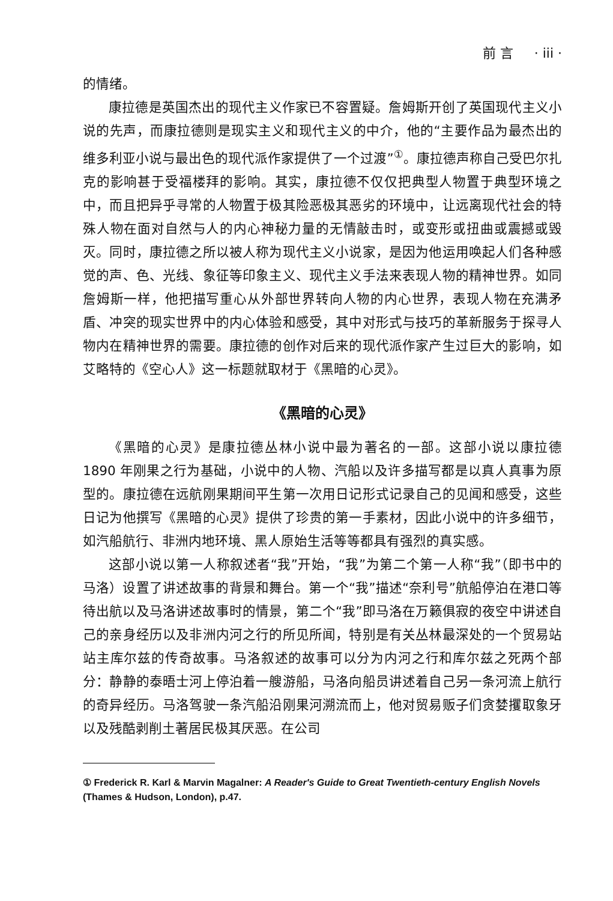前 言 · iii ·
的情绪。
康拉德是英国杰出的现代主义作家已不容置疑。詹姆斯开创了英国现代主义小说的先声，而康拉德则是现实主义和现代主义的中介，他的“主要作品为最杰出的维多利亚小说与最出色的现代派作家提供了一个过渡”<sup>①</sup>。康拉德声称自己受巴尔扎克的影响甚于受福楼拜的影响。其实，康拉德不仅仅把典型人物置于典型环境之中，而且把异乎寻常的人物置于极其险恶极其恶劣的环境中，让远离现代社会的特殊人物在面对自然与人的内心神秘力量的无情敲击时，或变形或扭曲或震撼或毁灭。同时，康拉德之所以被人称为现代主义小说家，是因为他运用唤起人们各种感觉的声、色、光线、象征等印象主义、现代主义手法来表现人物的精神世界。如同詹姆斯一样，他把描写重心从外部世界转向人物的内心世界，表现人物在充满矛盾、冲突的现实世界中的内心体验和感受，其中对形式与技巧的革新服务于探寻人物内在精神世界的需要。康拉德的创作对后来的现代派作家产生过巨大的影响，如艾略特的《空心人》这一标题就取材于《黑暗的心灵》。
《黑暗的心灵》
《黑暗的心灵》是康拉德丛林小说中最为著名的一部。这部小说以康拉德 1890 年刚果之行为基础，小说中的人物、汽船以及许多描写都是以真人真事为原型的。康拉德在远航刚果期间平生第一次用日记形式记录自己的见闻和感受，这些日记为他撰写《黑暗的心灵》提供了珍贵的第一手素材，因此小说中的许多细节，如汽船航行、非洲内地环境、黑人原始生活等等都具有强烈的真实感。
这部小说以第一人称叙述者“我”开始，“我”为第二个第一人称“我”（即书中的马洛）设置了讲述故事的背景和舞台。第一个“我”描述“奈利号”航船停泊在港口等待出航以及马洛讲述故事时的情景，第二个“我”即马洛在万籁俱寂的夜空中讲述自己的亲身经历以及非洲内河之行的所见所闻，特别是有关丛林最深处的一个贸易站站主库尔兹的传奇故事。马洛叙述的故事可以分为内河之行和库尔兹之死两个部分：静静的泰晤士河上停泊着一艘游船，马洛向船员讲述着自己另一条河流上航行的奇异经历。马洛驾驶一条汽船沿刚果河溯流而上，他对贸易贩子们贪婪攫取象牙以及残酷剥削土著居民极其厌恶。在公司
① Frederick R. Karl & Marvin Magalner: A Reader's Guide to Great Twentieth-century English Novels (Thames & Hudson, London), p.47.